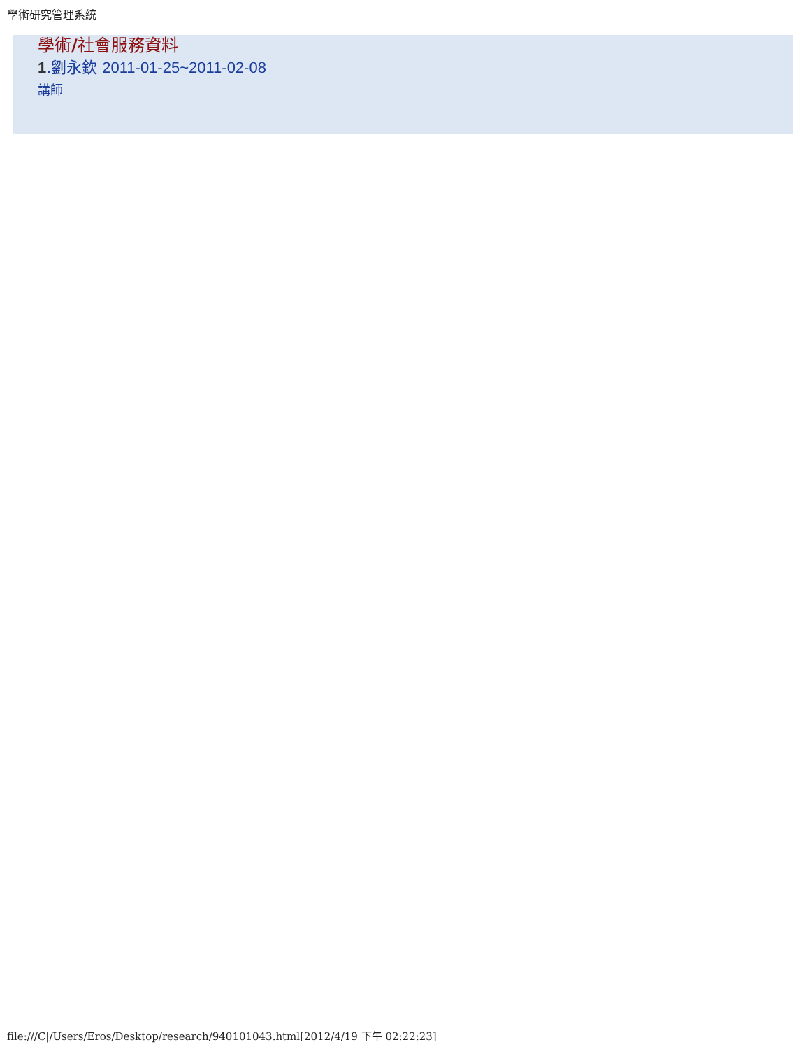學術研究管理系統
學術/社會服務資料
1.劉永欽 2011-01-25~2011-02-08
講師
file:///C|/Users/Eros/Desktop/research/940101043.html[2012/4/19 下午 02:22:23]